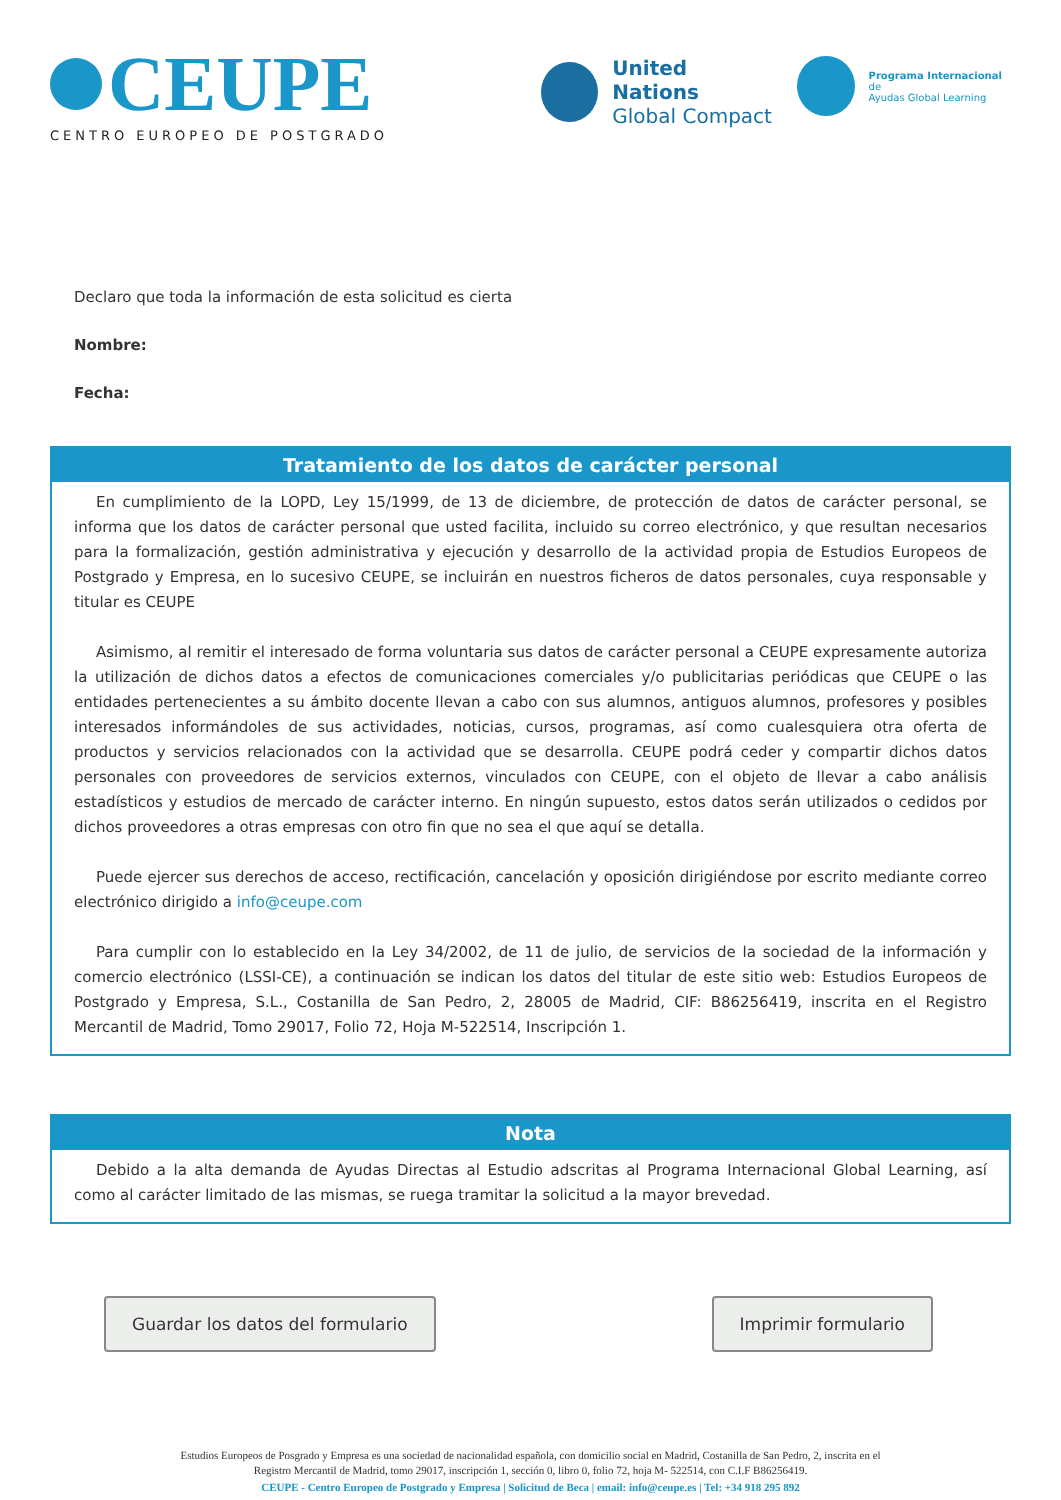CEUPE
CENTRO EUROPEO DE POSTGRADO
United Nations
Global Compact
Programa Internacional de
Ayudas Global Learning
Declaro que toda la información de esta solicitud es cierta
Nombre:
Fecha:
Tratamiento de los datos de carácter personal
En cumplimiento de la LOPD, Ley 15/1999, de 13 de diciembre, de protección de datos de carácter personal, se informa que los datos de carácter personal que usted facilita, incluido su correo electrónico, y que resultan necesarios para la formalización, gestión administrativa y ejecución y desarrollo de la actividad propia de Estudios Europeos de Postgrado y Empresa, en lo sucesivo CEUPE, se incluirán en nuestros ficheros de datos personales, cuya responsable y titular es CEUPE
Asimismo, al remitir el interesado de forma voluntaria sus datos de carácter personal a CEUPE expresamente autoriza la utilización de dichos datos a efectos de comunicaciones comerciales y/o publicitarias periódicas que CEUPE o las entidades pertenecientes a su ámbito docente llevan a cabo con sus alumnos, antiguos alumnos, profesores y posibles interesados informándoles de sus actividades, noticias, cursos, programas, así como cualesquiera otra oferta de productos y servicios relacionados con la actividad que se desarrolla. CEUPE podrá ceder y compartir dichos datos personales con proveedores de servicios externos, vinculados con CEUPE, con el objeto de llevar a cabo análisis estadísticos y estudios de mercado de carácter interno. En ningún supuesto, estos datos serán utilizados o cedidos por dichos proveedores a otras empresas con otro fin que no sea el que aquí se detalla.
Puede ejercer sus derechos de acceso, rectificación, cancelación y oposición dirigiéndose por escrito mediante correo electrónico dirigido a info@ceupe.com
Para cumplir con lo establecido en la Ley 34/2002, de 11 de julio, de servicios de la sociedad de la información y comercio electrónico (LSSI-CE), a continuación se indican los datos del titular de este sitio web: Estudios Europeos de Postgrado y Empresa, S.L., Costanilla de San Pedro, 2, 28005 de Madrid, CIF: B86256419, inscrita en el Registro Mercantil de Madrid, Tomo 29017, Folio 72, Hoja M-522514, Inscripción 1.
Nota
Debido a la alta demanda de Ayudas Directas al Estudio adscritas al Programa Internacional Global Learning, así como al carácter limitado de las mismas, se ruega tramitar la solicitud a la mayor brevedad.
Guardar los datos del formulario
Imprimir formulario
Estudios Europeos de Posgrado y Empresa es una sociedad de nacionalidad española, con domicilio social en Madrid, Costanilla de San Pedro, 2, inscrita en el
Registro Mercantil de Madrid, tomo 29017, inscripción 1, sección 0, libro 0, folio 72, hoja M- 522514, con C.I.F B86256419.
CEUPE - Centro Europeo de Postgrado y Empresa | Solicitud de Beca | email: info@ceupe.es | Tel: +34 918 295 892